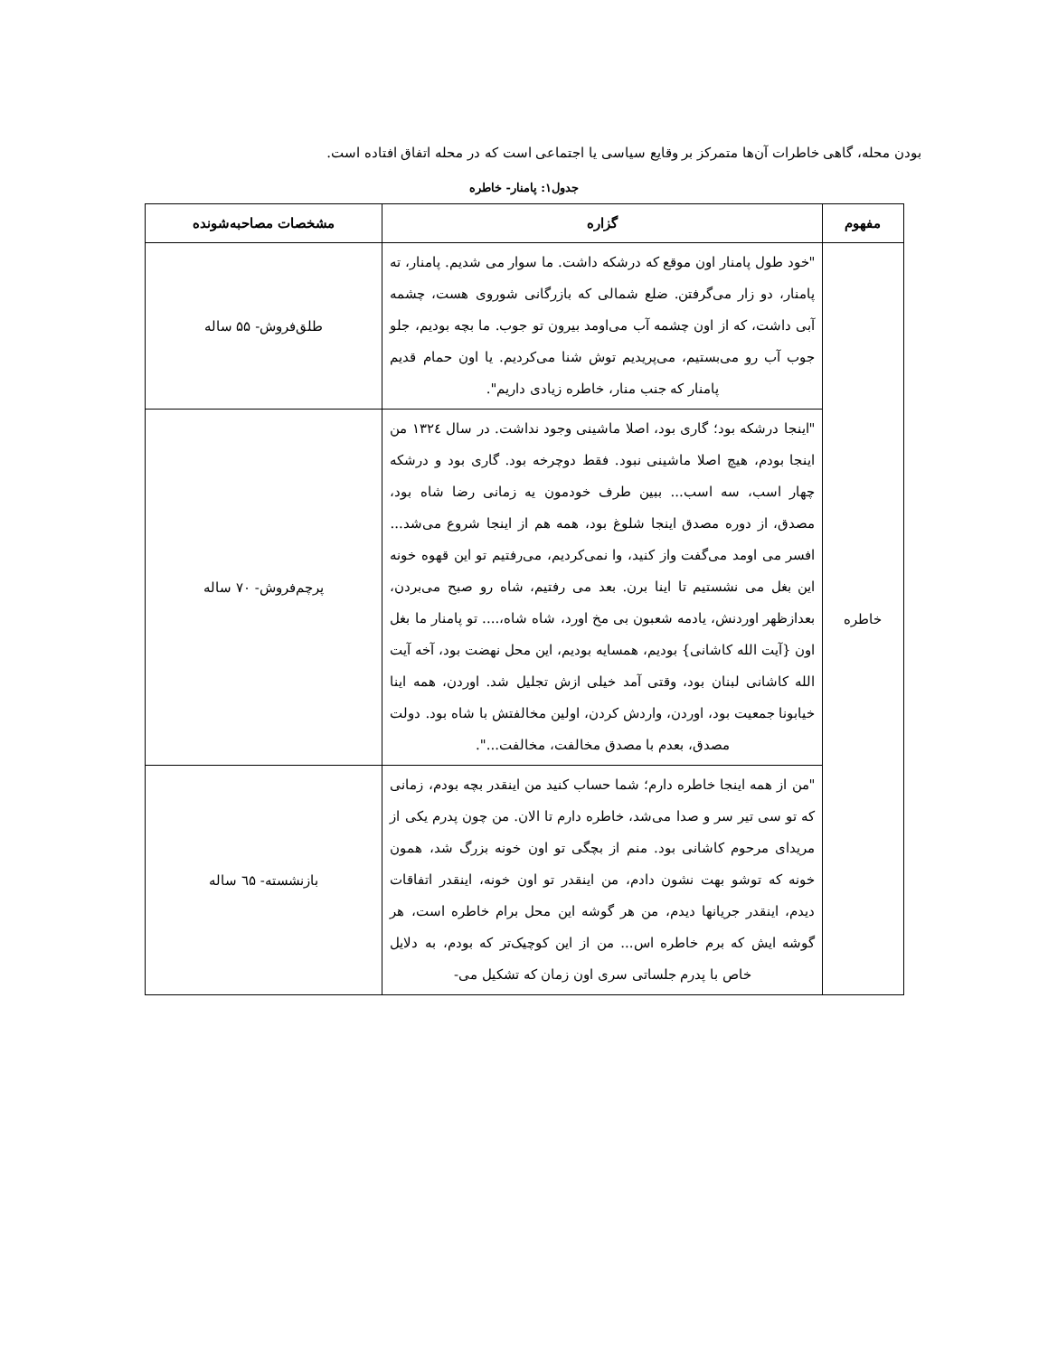بودن محله، گاهی خاطرات آن‌ها متمرکز بر وقایع سیاسی یا اجتماعی است که در محله اتفاق افتاده است.
جدول۱: پامنار- خاطره
| مفهوم | گزاره | مشخصات مصاحبه‌شونده |
| --- | --- | --- |
| خاطره | "خود طول پامنار اون موقع که درشکه داشت. ما سوار می شدیم. پامنار، ته پامنار، دو زار می‌گرفتن. ضلع شمالی که بازرگانی شوروی هست، چشمه آبی داشت، که از اون چشمه آب می‌اومد بیرون تو جوب. ما بچه بودیم، جلو جوب آب رو می‌بستیم، می‌پریدیم توش شنا می‌کردیم. یا اون حمام قدیم پامنار که جنب منار، خاطره زیادی داریم". | طلق‌فروش- ۵۵ ساله |
| | "اینجا درشکه بود؛ گاری بود، اصلا ماشینی وجود نداشت. در سال ١٣٢٤ من اینجا بودم، هیچ اصلا ماشینی نبود. فقط دوچرخه بود. گاری بود و درشکه چهار اسب، سه اسب... ببین طرف خودمون یه زمانی رضا شاه بود، مصدق، از دوره مصدق اینجا شلوغ بود، همه هم از اینجا شروع می‌شد... افسر می اومد می‌گفت واز کنید، وا نمی‌کردیم، می‌رفتیم تو این قهوه خونه این بغل می نشستیم تا اینا برن. بعد می رفتیم، شاه رو صبح می‌بردن، بعدازظهر اوردنش، یادمه شعبون بی مخ اورد، شاه شاه،.... تو پامنار ما بغل اون {آیت الله کاشانی} بودیم، همسایه بودیم، این محل نهضت بود، آخه آیت الله کاشانی لبنان بود، وقتی آمد خیلی ازش تجلیل شد. اوردن، همه اینا خیابونا جمعیت بود، اوردن، واردش کردن، اولین مخالفتش با شاه بود. دولت مصدق، بعدم با مصدق مخالفت، مخالفت...". | پرچم‌فروش- ۷۰ ساله |
| | "من از همه اینجا خاطره دارم؛ شما حساب کنید من اینقدر بچه بودم، زمانی که تو سی تیر سر و صدا می‌شد، خاطره دارم تا الان. من چون پدرم یکی از مریدای مرحوم کاشانی بود. منم از بچگی تو اون خونه بزرگ شد، همون خونه که توشو بهت نشون دادم، من اینقدر تو اون خونه، اینقدر اتفاقات دیدم، اینقدر جریانها دیدم، من هر گوشه این محل برام خاطره است، هر گوشه ایش که برم خاطره اس... من از این کوچیک‌تر که بودم، به دلایل خاص با پدرم جلساتی سری اون زمان که تشکیل می- | بازنشسته- ٦۵ ساله |